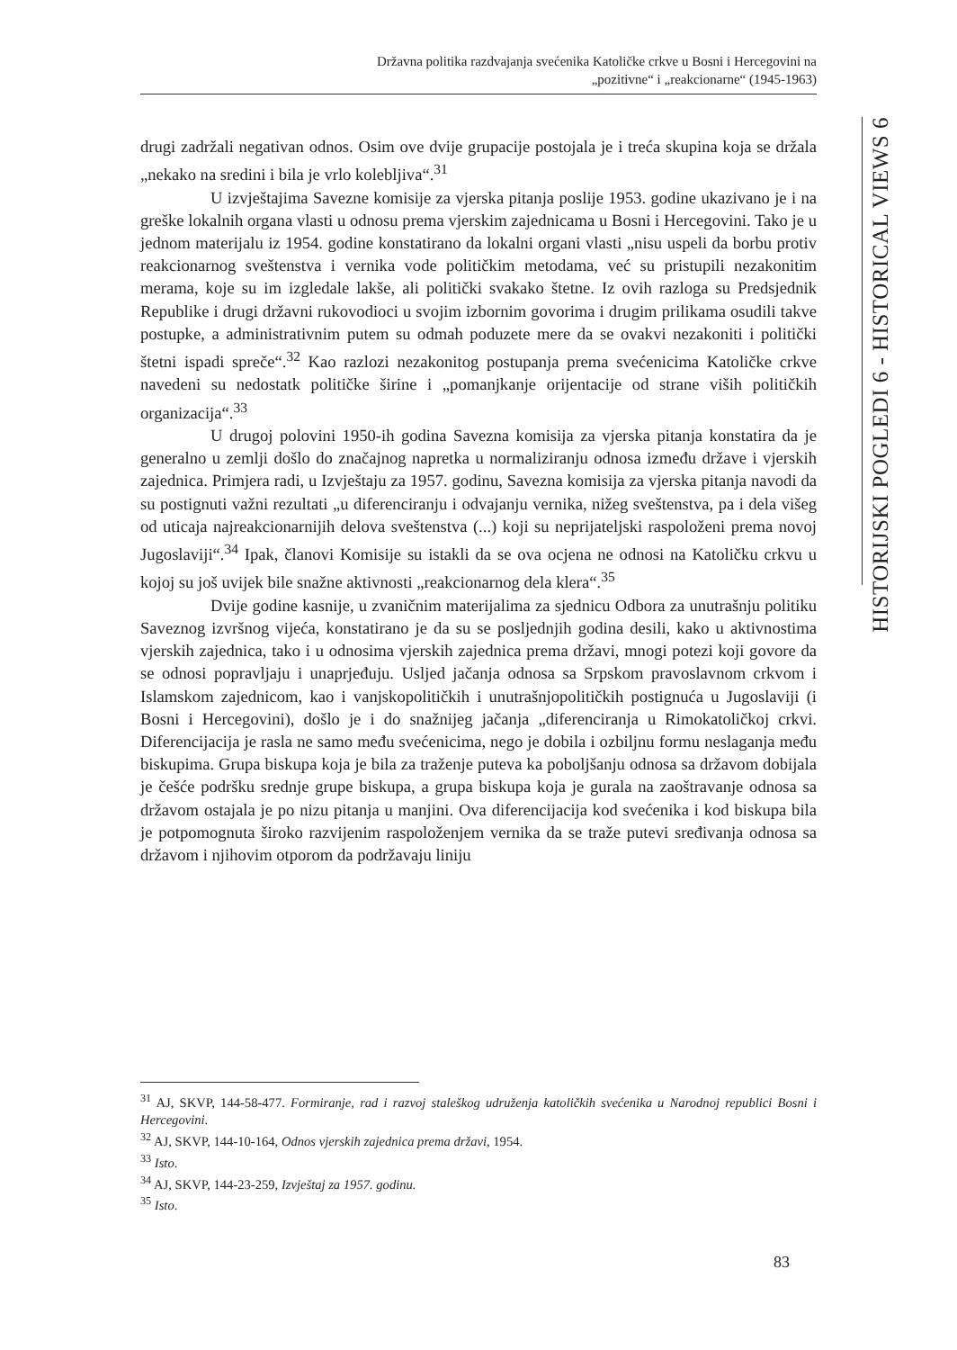Državna politika razdvajanja svećenika Katoličke crkve u Bosni i Hercegovini na
„pozitivne“ i „reakcionarne“ (1945-1963)
HISTORIJSKI POGLEDI 6 - HISTORICAL VIEWS 6
drugi zadržali negativan odnos. Osim ove dvije grupacije postojala je i treća skupina koja se držala „nekako na sredini i bila je vrlo kolebljiva“.<sup>31</sup>
U izvještajima Savezne komisije za vjerska pitanja poslije 1953. godine ukazivano je i na greške lokalnih organa vlasti u odnosu prema vjerskim zajednicama u Bosni i Hercegovini. Tako je u jednom materijalu iz 1954. godine konstatirano da lokalni organi vlasti „nisu uspeli da borbu protiv reakcionarnog sveštenstva i vernika vode političkim metodama, već su pristupili nezakonitim merama, koje su im izgledale lakše, ali politički svakako štetne. Iz ovih razloga su Predsjednik Republike i drugi državni rukovodioci u svojim izbornim govorima i drugim prilikama osudili takve postupke, a administrativnim putem su odmah poduzete mere da se ovakvi nezakoniti i politički štetni ispadi spreče“.<sup>32</sup> Kao razlozi nezakonitog postupanja prema svećenicima Katoličke crkve navedeni su nedostatk političke širine i „pomanjkanje orijentacije od strane viših političkih organizacija“.<sup>33</sup>
U drugoj polovini 1950-ih godina Savezna komisija za vjerska pitanja konstatira da je generalno u zemlji došlo do značajnog napretka u normaliziranju odnosa između države i vjerskih zajednica. Primjera radi, u Izvještaju za 1957. godinu, Savezna komisija za vjerska pitanja navodi da su postignuti važni rezultati „u diferenciranju i odvajanju vernika, nižeg sveštenstva, pa i dela višeg od uticaja najreakcionarnijih delova sveštenstva (...) koji su neprijateljski raspoloženi prema novoj Jugoslaviji“.<sup>34</sup> Ipak, članovi Komisije su istakli da se ova ocjena ne odnosi na Katoličku crkvu u kojoj su još uvijek bile snažne aktivnosti „reakcionarnog dela klera“.<sup>35</sup>
Dvije godine kasnije, u zvaničnim materijalima za sjednicu Odbora za unutrašnju politiku Saveznog izvršnog vijeća, konstatirano je da su se posljednjih godina desili, kako u aktivnostima vjerskih zajednica, tako i u odnosima vjerskih zajednica prema državi, mnogi potezi koji govore da se odnosi popravljaju i unaprjeđuju. Usljed jačanja odnosa sa Srpskom pravoslavnom crkvom i Islamskom zajednicom, kao i vanjskopolitičkih i unutrašnjopolitičkih postignuća u Jugoslaviji (i Bosni i Hercegovini), došlo je i do snažnijeg jačanja „diferenciranja u Rimokatoličkoj crkvi. Diferencijacija je rasla ne samo među svećenicima, nego je dobila i ozbiljnu formu neslaganja među biskupima. Grupa biskupa koja je bila za traženje puteva ka poboljšanju odnosa sa državom dobijala je češće podršku srednje grupe biskupa, a grupa biskupa koja je gurala na zaoštravanje odnosa sa državom ostajala je po nizu pitanja u manjini. Ova diferencijacija kod svećenika i kod biskupa bila je potpomognuta široko razvijenim raspoloženjem vernika da se traže putevi sređivanja odnosa sa državom i njihovim otporom da podržavaju liniju
<sup>31</sup> AJ, SKVP, 144-58-477. Formiranje, rad i razvoj staleškog udruženja katoličkih svećenika u Narodnoj republici Bosni i Hercegovini.
<sup>32</sup> AJ, SKVP, 144-10-164, Odnos vjerskih zajednica prema državi, 1954.
<sup>33</sup> Isto.
<sup>34</sup> AJ, SKVP, 144-23-259, Izvještaj za 1957. godinu.
<sup>35</sup> Isto.
83